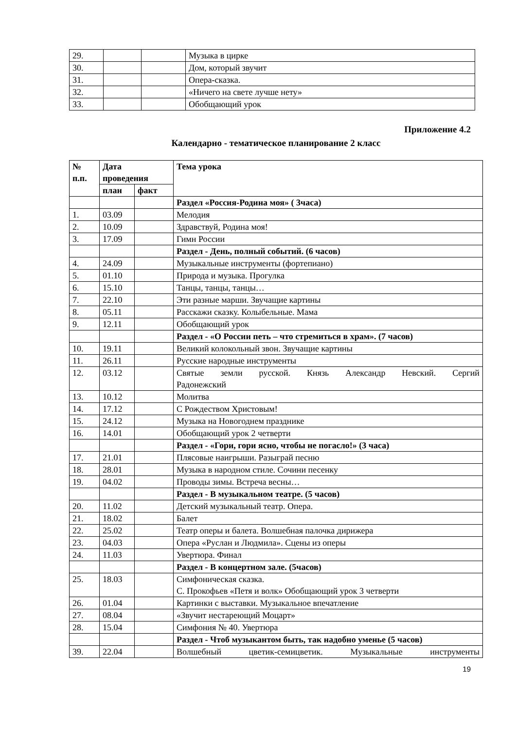| 29. | | | Музыка в цирке |
| 30. | | | Дом, который звучит |
| 31. | | | Опера-сказка. |
| 32. | | | «Ничего на свете лучше нету» |
| 33. | | | Обобщающий урок |
Приложение 4.2
Календарно - тематическое планирование 2 класс
| № п.п. | Дата проведения | | Тема урока |
| --- | --- | --- | --- |
| | план | факт | |
| | | | Раздел «Россия-Родина моя» ( 3часа) |
| 1. | 03.09 | | Мелодия |
| 2. | 10.09 | | Здравствуй, Родина моя! |
| 3. | 17.09 | | Гимн России |
| | | | Раздел - День, полный событий. (6 часов) |
| 4. | 24.09 | | Музыкальные инструменты (фортепиано) |
| 5. | 01.10 | | Природа и музыка. Прогулка |
| 6. | 15.10 | | Танцы, танцы, танцы… |
| 7. | 22.10 | | Эти разные марши. Звучащие картины |
| 8. | 05.11 | | Расскажи сказку. Колыбельные. Мама |
| 9. | 12.11 | | Обобщающий урок |
| | | | Раздел - «О России петь – что стремиться в храм». (7 часов) |
| 10. | 19.11 | | Великий колокольный звон. Звучащие картины |
| 11. | 26.11 | | Русские народные инструменты |
| 12. | 03.12 | | Святые земли русской. Князь Александр Невский. Сергий Радонежский |
| 13. | 10.12 | | Молитва |
| 14. | 17.12 | | С Рождеством Христовым! |
| 15. | 24.12 | | Музыка на Новогоднем празднике |
| 16. | 14.01 | | Обобщающий урок 2 четверти |
| | | | Раздел - «Гори, гори ясно, чтобы не погасло!» (3 часа) |
| 17. | 21.01 | | Плясовые наигрыши. Разыграй песню |
| 18. | 28.01 | | Музыка в народном стиле. Сочини песенку |
| 19. | 04.02 | | Проводы зимы. Встреча весны… |
| | | | Раздел - В музыкальном театре. (5 часов) |
| 20. | 11.02 | | Детский музыкальный театр. Опера. |
| 21. | 18.02 | | Балет |
| 22. | 25.02 | | Театр оперы и балета. Волшебная палочка дирижера |
| 23. | 04.03 | | Опера «Руслан и Людмила». Сцены из оперы |
| 24. | 11.03 | | Увертюра. Финал |
| | | | Раздел - В концертном зале. (5часов) |
| 25. | 18.03 | | Симфоническая сказка. С. Прокофьев «Петя и волк» Обобщающий урок 3 четверти |
| 26. | 01.04 | | Картинки с выставки. Музыкальное впечатление |
| 27. | 08.04 | | «Звучит нестареющий Моцарт» |
| 28. | 15.04 | | Симфония № 40. Увертюра |
| | | | Раздел - Чтоб музыкантом быть, так надобно уменье (5 часов) |
| 39. | 22.04 | | Волшебный цветик-семицветик. Музыкальные инструменты |
19